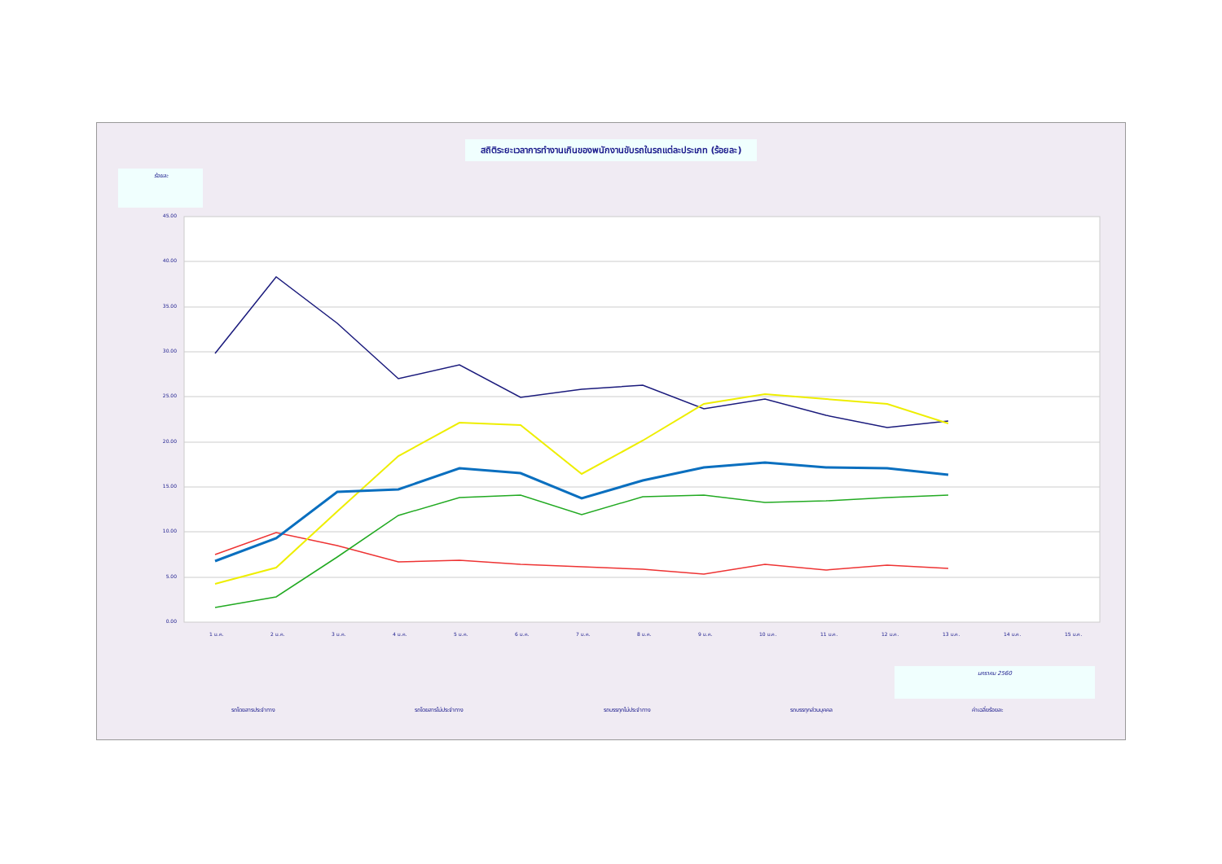สถิติระยะเวลาการทำงานเกินของพนักงานขับรถในรถแต่ละประเภท (ร้อยละ)
ร้อยละ
45.00
40.00
35.00
30.00
25.00
20.00
15.00
10.00
5.00
0.00
1 ม.ค.
2 ม.ค.
3 ม.ค.
4 ม.ค.
5 ม.ค.
6 ม.ค.
7 ม.ค.
8 ม.ค.
9 ม.ค.
10 ม.ค.
11 ม.ค.
12 ม.ค.
13 ม.ค.
14 ม.ค.
15 ม.ค.
มกราคม 2560
รถโดยสารประจำทาง รถโดยสารไม่ประจำทาง รถบรรทุกไม่ประจำทาง รถบรรทุกส่วนบุคคล ค่าเฉลี่ยร้อยละ